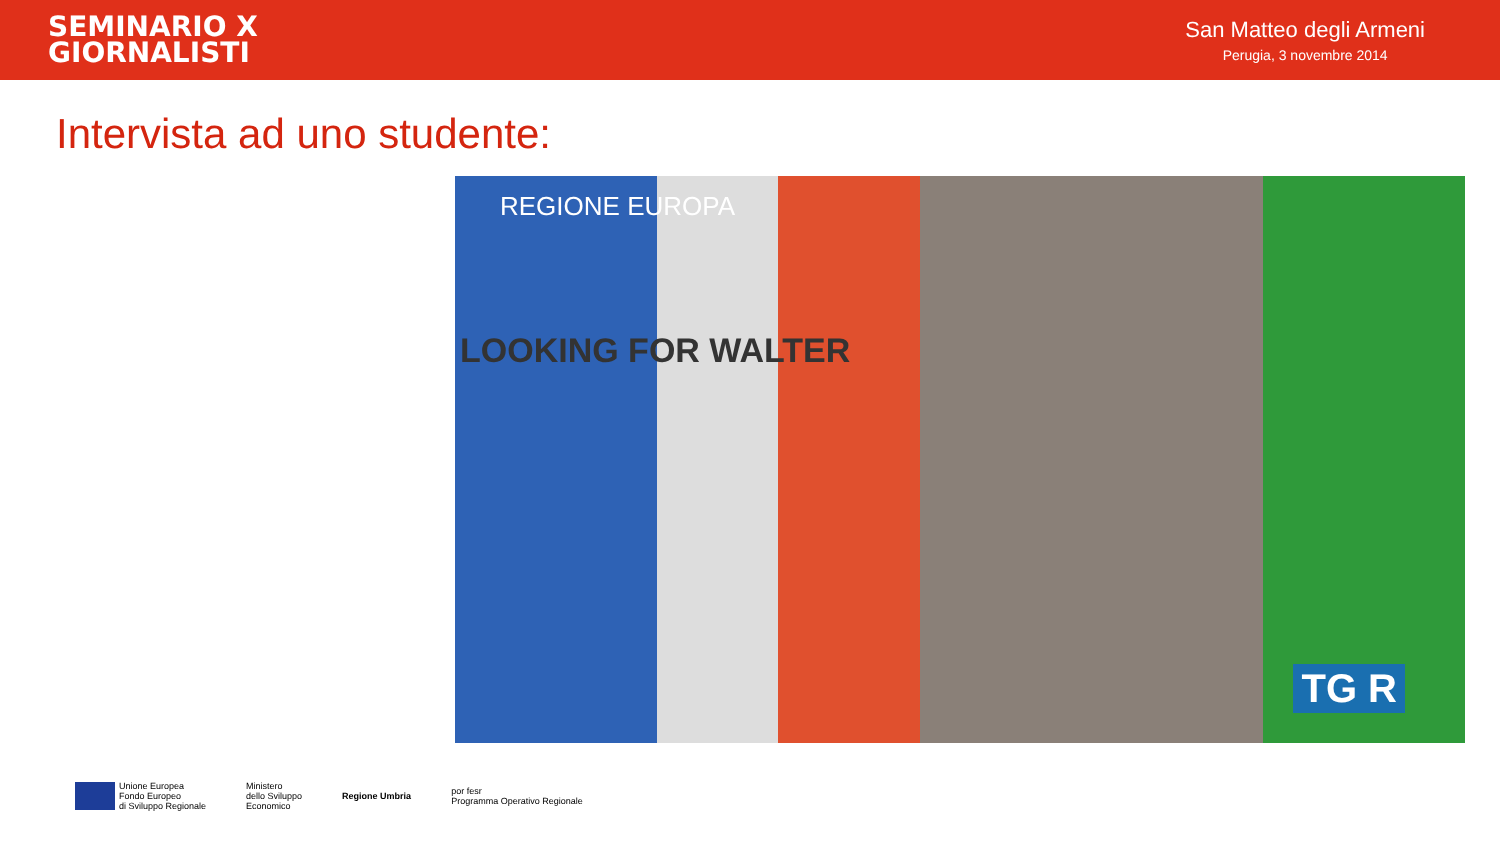SEMINARIO X
GIORNALISTI
San Matteo degli Armeni
Perugia, 3 novembre 2014
Intervista ad uno studente:
REGIONE EUROPA
LOOKING FOR WALTER
TG R
Unione Europea
Fondo Europeo
di Sviluppo Regionale
Ministero
dello Sviluppo
Economico
Regione Umbria
por fesr
Programma Operativo Regionale